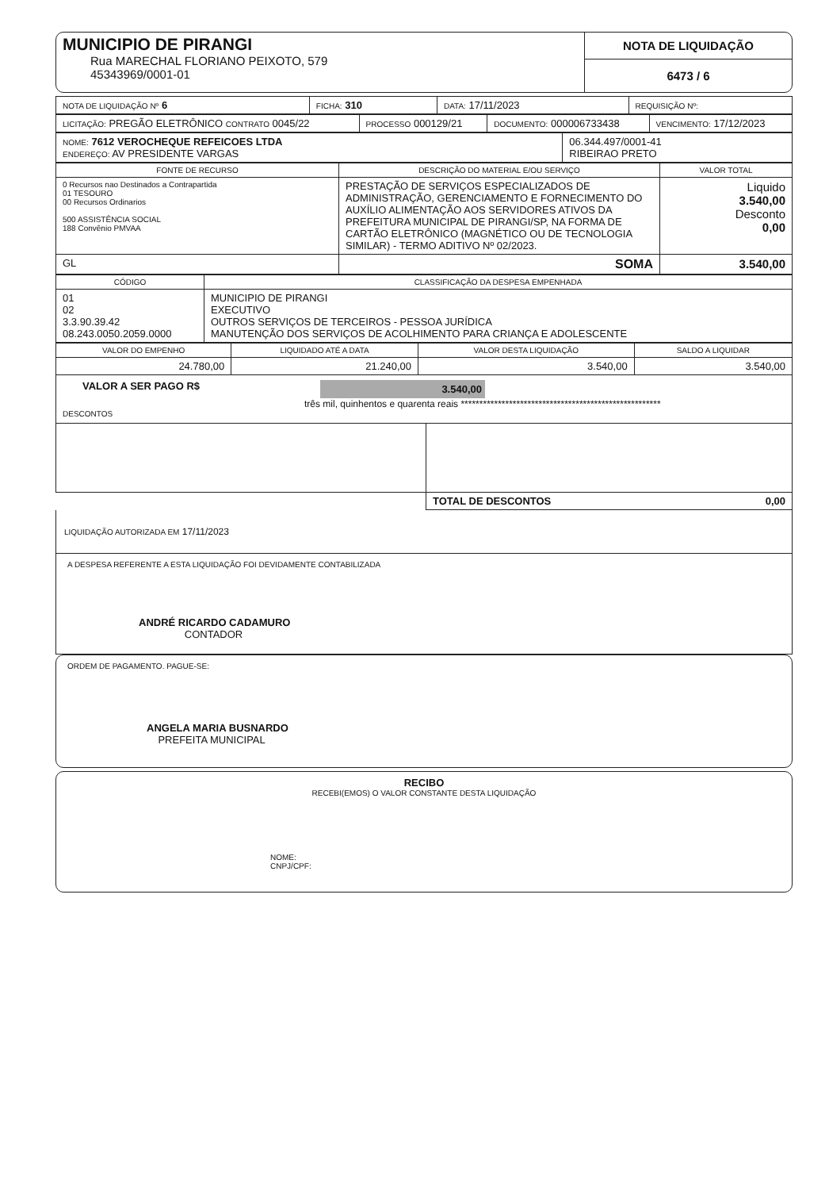| MUNICIPIO DE PIRANGI Rua MARECHAL FLORIANO PEIXOTO, 579 45343969/0001-01 | NOTA DE LIQUIDAÇÃO 6473 / 6 |
| NOTA DE LIQUIDAÇÃO Nº 6 | FICHA: 310 | DATA: 17/11/2023 | REQUISIÇÃO Nº: |
| LICITAÇÃO: PREGÃO ELETRÔNICO CONTRATO 0045/22 | PROCESSO 000129/21 | DOCUMENTO: 000006733438 | VENCIMENTO: 17/12/2023 |
| NOME: 7612 VEROCHEQUE REFEICOES LTDA ENDEREÇO: AV PRESIDENTE VARGAS | 06.344.497/0001-41 RIBEIRAO PRETO |
| FONTE DE RECURSO | DESCRIÇÃO DO MATERIAL E/OU SERVIÇO | VALOR TOTAL |
| --- | --- | --- |
| 0 Recursos nao Destinados a Contrapartida 01 TESOURO 00 Recursos Ordinarios 500 ASSISTÊNCIA SOCIAL 188 Convênio PMVAA | PRESTAÇÃO DE SERVIÇOS ESPECIALIZADOS DE ADMINISTRAÇÃO, GERENCIAMENTO E FORNECIMENTO DO AUXÍLIO ALIMENTAÇÃO AOS SERVIDORES ATIVOS DA PREFEITURA MUNICIPAL DE PIRANGI/SP, NA FORMA DE CARTÃO ELETRÔNICO (MAGNÉTICO OU DE TECNOLOGIA SIMILAR) - TERMO ADITIVO Nº 02/2023. | Liquido 3.540,00 Desconto 0,00 |
| GL | SOMA | 3.540,00 |
| CÓDIGO | CLASSIFICAÇÃO DA DESPESA EMPENHADA |
| --- | --- |
| 01 02 3.3.90.39.42 08.243.0050.2059.0000 | MUNICIPIO DE PIRANGI EXECUTIVO OUTROS SERVIÇOS DE TERCEIROS - PESSOA JURÍDICA MANUTENÇÃO DOS SERVIÇOS DE ACOLHIMENTO PARA CRIANÇA E ADOLESCENTE |
| VALOR DO EMPENHO | LIQUIDADO ATÉ A DATA | VALOR DESTA LIQUIDAÇÃO | SALDO A LIQUIDAR |
| --- | --- | --- | --- |
| 24.780,00 | 21.240,00 | 3.540,00 | 3.540,00 |
VALOR A SER PAGO R$ 3.540,00
três mil, quinhentos e quarenta reais ******************************************************
DESCONTOS
| | TOTAL DE DESCONTOS 0,00 |
LIQUIDAÇÃO AUTORIZADA EM 17/11/2023
A DESPESA REFERENTE A ESTA LIQUIDAÇÃO FOI DEVIDAMENTE CONTABILIZADA
ANDRÉ RICARDO CADAMURO
CONTADOR
ORDEM DE PAGAMENTO. PAGUE-SE:
ANGELA MARIA BUSNARDO
PREFEITA MUNICIPAL
RECIBO
RECEBI(EMOS) O VALOR CONSTANTE DESTA LIQUIDAÇÃO
NOME:
CNPJ/CPF: